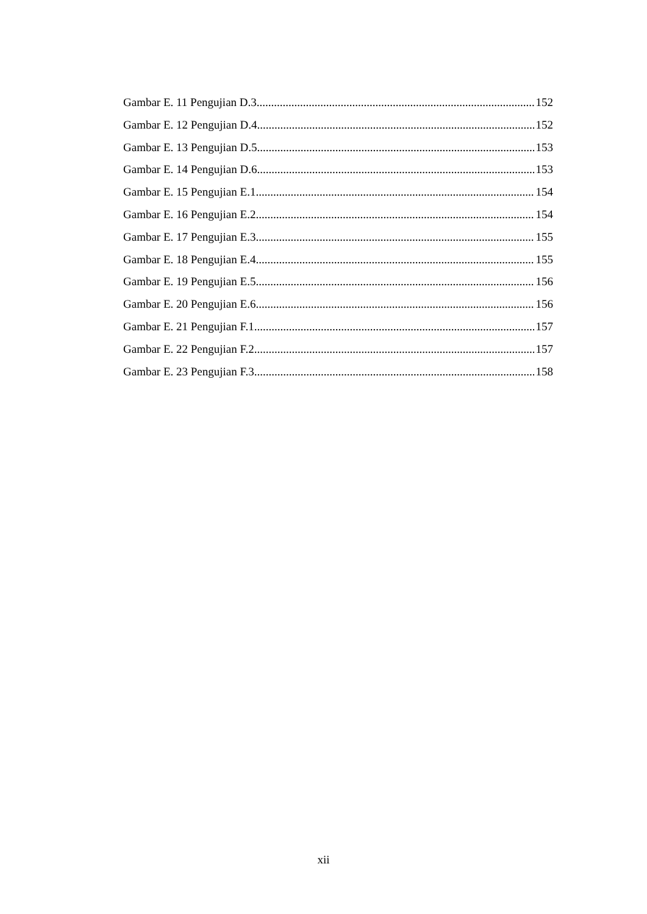Gambar E. 11 Pengujian D.3 152
Gambar E. 12 Pengujian D.4 152
Gambar E. 13 Pengujian D.5 153
Gambar E. 14 Pengujian D.6 153
Gambar E. 15 Pengujian E.1 154
Gambar E. 16 Pengujian E.2 154
Gambar E. 17 Pengujian E.3 155
Gambar E. 18 Pengujian E.4 155
Gambar E. 19 Pengujian E.5 156
Gambar E. 20 Pengujian E.6 156
Gambar E. 21 Pengujian F.1 157
Gambar E. 22 Pengujian F.2 157
Gambar E. 23 Pengujian F.3 158
xii